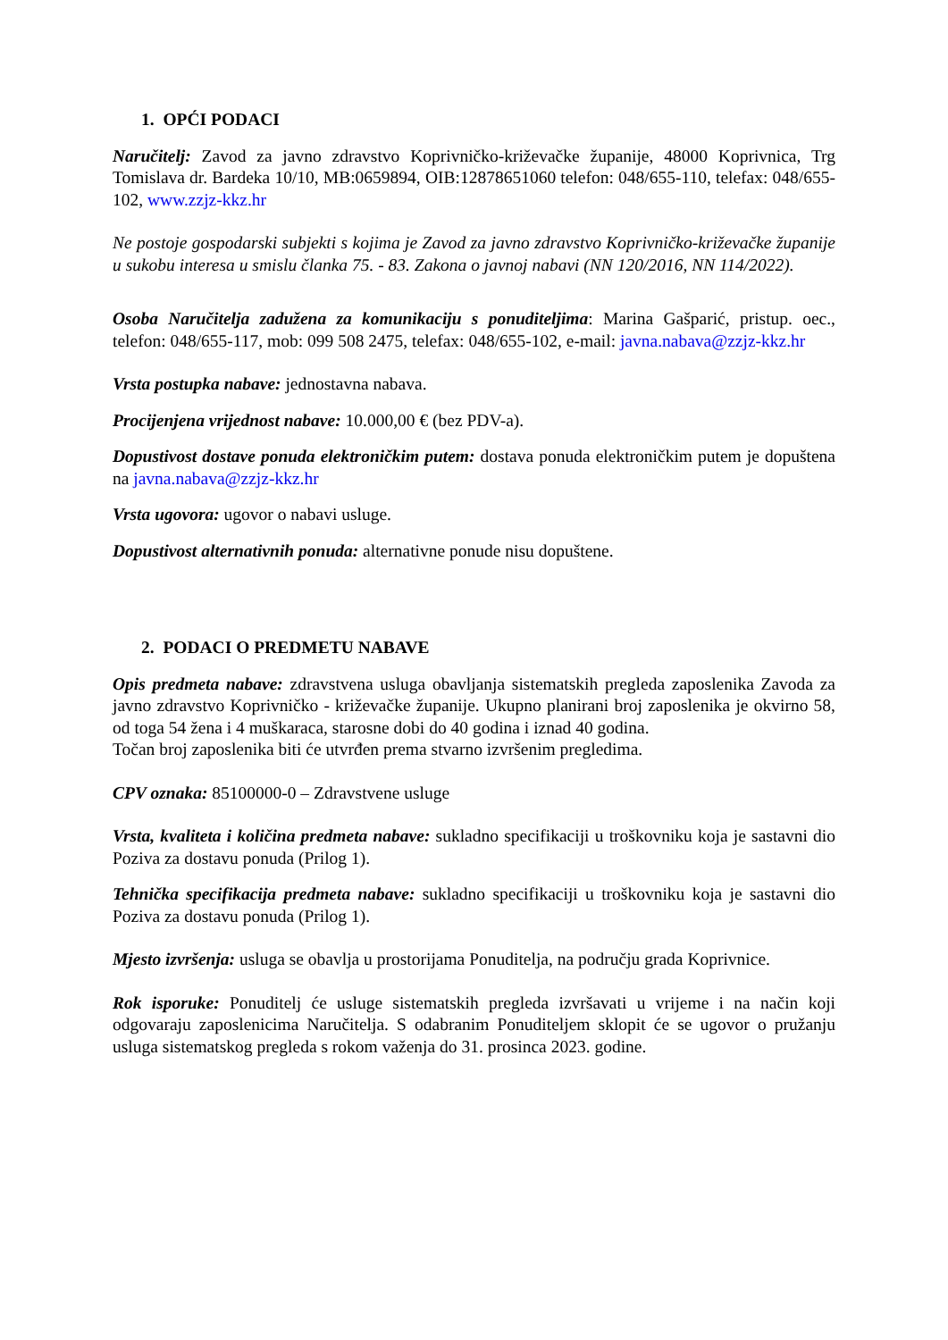1. OPĆI PODACI
Naručitelj: Zavod za javno zdravstvo Koprivničko-križevačke županije, 48000 Koprivnica, Trg Tomislava dr. Bardeka 10/10, MB:0659894, OIB:12878651060 telefon: 048/655-110, telefax: 048/655-102, www.zzjz-kkz.hr
Ne postoje gospodarski subjekti s kojima je Zavod za javno zdravstvo Koprivničko-križevačke županije u sukobu interesa u smislu članka 75. - 83. Zakona o javnoj nabavi (NN 120/2016, NN 114/2022).
Osoba Naručitelja zadužena za komunikaciju s ponuditeljima: Marina Gašparić, pristup. oec., telefon: 048/655-117, mob: 099 508 2475, telefax: 048/655-102, e-mail: javna.nabava@zzjz-kkz.hr
Vrsta postupka nabave: jednostavna nabava.
Procijenjena vrijednost nabave: 10.000,00 € (bez PDV-a).
Dopustivost dostave ponuda elektroničkim putem: dostava ponuda elektroničkim putem je dopuštena na javna.nabava@zzjz-kkz.hr
Vrsta ugovora: ugovor o nabavi usluge.
Dopustivost alternativnih ponuda: alternativne ponude nisu dopuštene.
2. PODACI O PREDMETU NABAVE
Opis predmeta nabave: zdravstvena usluga obavljanja sistematskih pregleda zaposlenika Zavoda za javno zdravstvo Koprivničko - križevačke županije. Ukupno planirani broj zaposlenika je okvirno 58, od toga 54 žena i 4 muškaraca, starosne dobi do 40 godina i iznad 40 godina.
Točan broj zaposlenika biti će utvrđen prema stvarno izvršenim pregledima.
CPV oznaka: 85100000-0 – Zdravstvene usluge
Vrsta, kvaliteta i količina predmeta nabave: sukladno specifikaciji u troškovniku koja je sastavni dio Poziva za dostavu ponuda (Prilog 1).
Tehnička specifikacija predmeta nabave: sukladno specifikaciji u troškovniku koja je sastavni dio Poziva za dostavu ponuda (Prilog 1).
Mjesto izvršenja: usluga se obavlja u prostorijama Ponuditelja, na području grada Koprivnice.
Rok isporuke: Ponuditelj će usluge sistematskih pregleda izvršavati u vrijeme i na način koji odgovaraju zaposlenicima Naručitelja. S odabranim Ponuditeljem sklopit će se ugovor o pružanju usluga sistematskog pregleda s rokom važenja do 31. prosinca 2023. godine.